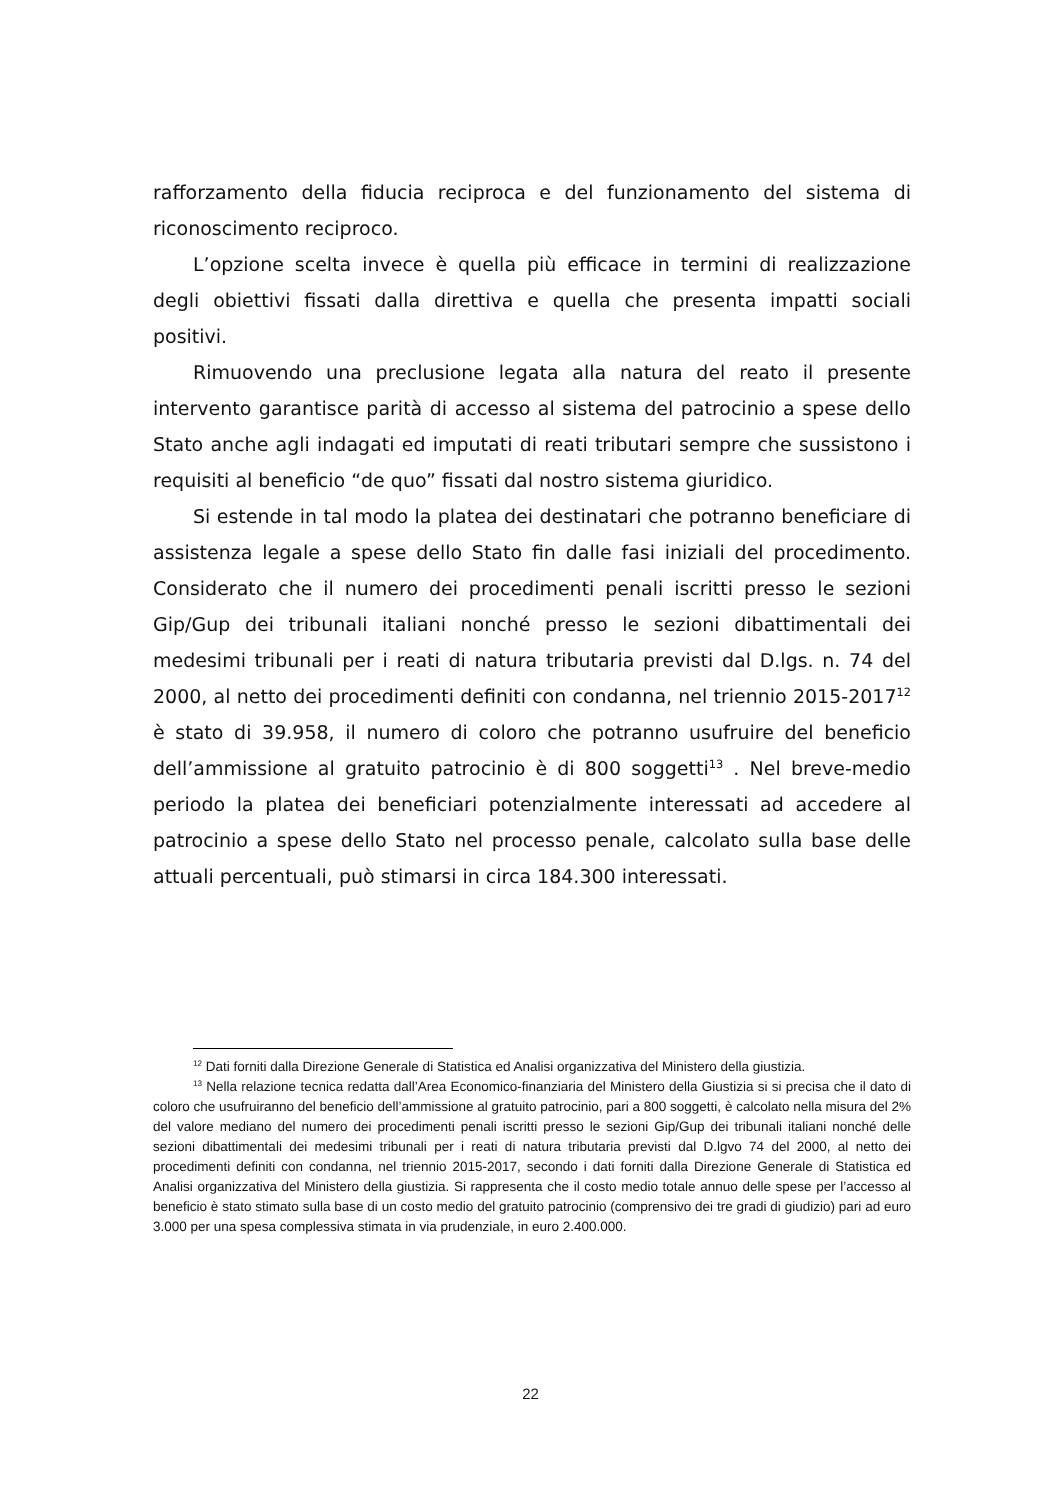rafforzamento della fiducia reciproca e del funzionamento del sistema di riconoscimento reciproco.
L’opzione scelta invece è quella più efficace in termini di realizzazione degli obiettivi fissati dalla direttiva e quella che presenta impatti sociali positivi.
Rimuovendo una preclusione legata alla natura del reato il presente intervento garantisce parità di accesso al sistema del patrocinio a spese dello Stato anche agli indagati ed imputati di reati tributari sempre che sussistono i requisiti al beneficio “de quo” fissati dal nostro sistema giuridico.
Si estende in tal modo la platea dei destinatari che potranno beneficiare di assistenza legale a spese dello Stato fin dalle fasi iniziali del procedimento. Considerato che il numero dei procedimenti penali iscritti presso le sezioni Gip/Gup dei tribunali italiani nonché presso le sezioni dibattimentali dei medesimi tribunali per i reati di natura tributaria previsti dal D.lgs. n. 74 del 2000, al netto dei procedimenti definiti con condanna, nel triennio 2015-2017<sup>12</sup> è stato di 39.958, il numero di coloro che potranno usufruire del beneficio dell’ammissione al gratuito patrocinio è di 800 soggetti<sup>13</sup> . Nel breve-medio periodo la platea dei beneficiari potenzialmente interessati ad accedere al patrocinio a spese dello Stato nel processo penale, calcolato sulla base delle attuali percentuali, può stimarsi in circa 184.300 interessati.
<sup>12</sup> Dati forniti dalla Direzione Generale di Statistica ed Analisi organizzativa del Ministero della giustizia.
<sup>13</sup> Nella relazione tecnica redatta dall’Area Economico-finanziaria del Ministero della Giustizia si si precisa che il dato di coloro che usufruiranno del beneficio dell’ammissione al gratuito patrocinio, pari a 800 soggetti, è calcolato nella misura del 2% del valore mediano del numero dei procedimenti penali iscritti presso le sezioni Gip/Gup dei tribunali italiani nonché delle sezioni dibattimentali dei medesimi tribunali per i reati di natura tributaria previsti dal D.lgvo 74 del 2000, al netto dei procedimenti definiti con condanna, nel triennio 2015-2017, secondo i dati forniti dalla Direzione Generale di Statistica ed Analisi organizzativa del Ministero della giustizia. Si rappresenta che il costo medio totale annuo delle spese per l’accesso al beneficio è stato stimato sulla base di un costo medio del gratuito patrocinio (comprensivo dei tre gradi di giudizio) pari ad euro 3.000 per una spesa complessiva stimata in via prudenziale, in euro 2.400.000.
22